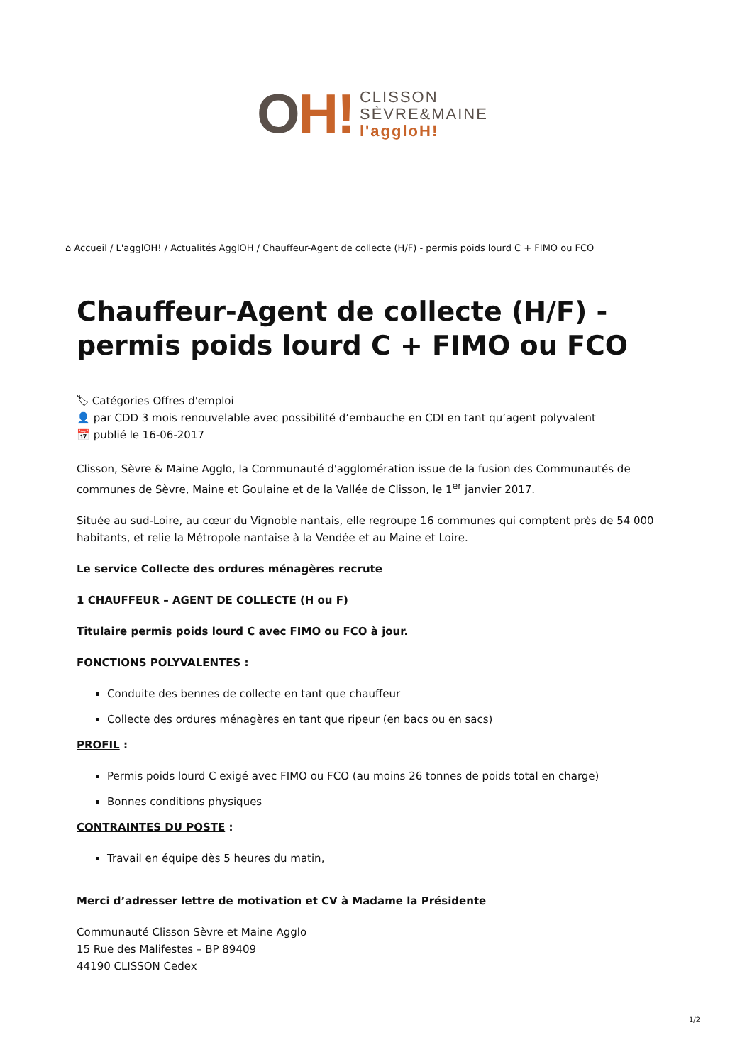OH!
CLISSON
SÈVRE&MAINE
l'aggloH!
⌂ Accueil / L'agglOH! / Actualités AgglOH / Chauffeur-Agent de collecte (H/F) - permis poids lourd C + FIMO ou FCO
Chauffeur-Agent de collecte (H/F) - permis poids lourd C + FIMO ou FCO
🏷 Catégories Offres d'emploi
👤 par CDD 3 mois renouvelable avec possibilité d’embauche en CDI en tant qu’agent polyvalent
📅 publié le 16-06-2017
Clisson, Sèvre & Maine Agglo, la Communauté d'agglomération issue de la fusion des Communautés de communes de Sèvre, Maine et Goulaine et de la Vallée de Clisson, le 1<sup>er</sup> janvier 2017.
Située au sud-Loire, au cœur du Vignoble nantais, elle regroupe 16 communes qui comptent près de 54 000 habitants, et relie la Métropole nantaise à la Vendée et au Maine et Loire.
Le service Collecte des ordures ménagères recrute
1 CHAUFFEUR – AGENT DE COLLECTE (H ou F)
Titulaire permis poids lourd C avec FIMO ou FCO à jour.
FONCTIONS POLYVALENTES :
Conduite des bennes de collecte en tant que chauffeur
Collecte des ordures ménagères en tant que ripeur (en bacs ou en sacs)
PROFIL :
Permis poids lourd C exigé avec FIMO ou FCO (au moins 26 tonnes de poids total en charge)
Bonnes conditions physiques
CONTRAINTES DU POSTE :
Travail en équipe dès 5 heures du matin,
Merci d’adresser lettre de motivation et CV à Madame la Présidente
Communauté Clisson Sèvre et Maine Agglo
15 Rue des Malifestes – BP 89409
44190 CLISSON Cedex
1/2